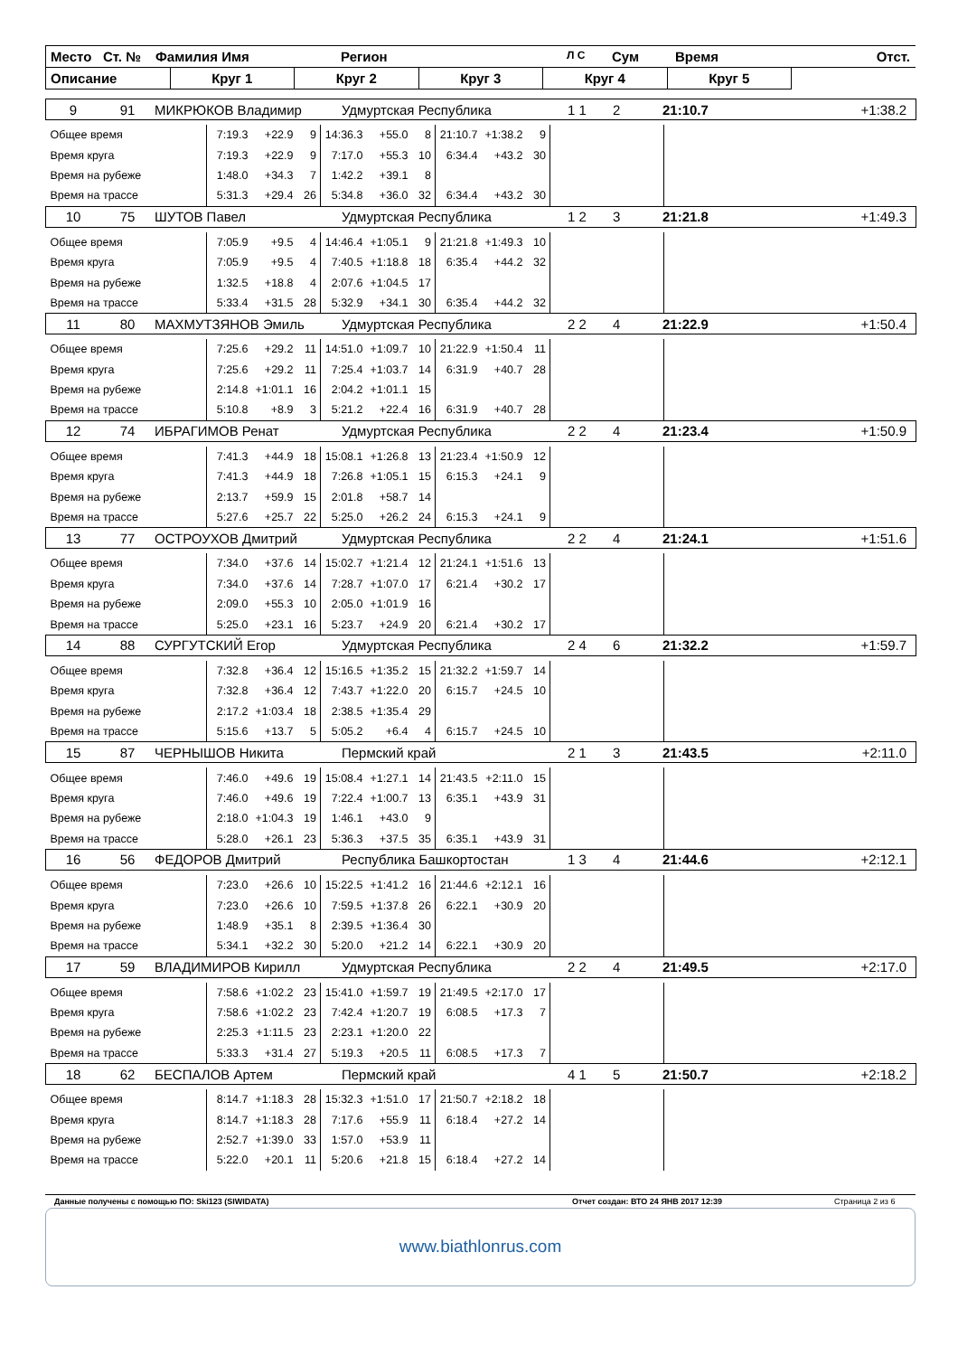| Место Ст. № Фамилия Имя Регион Л С Сум Время Отст. | | | | | | |
| Описание | Круг 1 | Круг 2 | Круг 3 | Круг 4 | Круг 5 | |
| 9 91 МИКРЮКОВ Владимир Удмуртская Республика 1 1 2 21:10.7 +1:38.2 | | | | | | | | | | | | |
| Общее время | 7:19.3 | +22.9 | 9 | 14:36.3 | +55.0 | 8 | 21:10.7 | +1:38.2 | 9 | | | |
| Время круга | 7:19.3 | +22.9 | 9 | 7:17.0 | +55.3 | 10 | 6:34.4 | +43.2 | 30 | | | |
| Время на рубеже | 1:48.0 | +34.3 | 7 | 1:42.2 | +39.1 | 8 | | | | | | |
| Время на трассе | 5:31.3 | +29.4 | 26 | 5:34.8 | +36.0 | 32 | 6:34.4 | +43.2 | 30 | | | |
| 10 75 ШУТОВ Павел Удмуртская Республика 1 2 3 21:21.8 +1:49.3 | | | | | | | | | | | | |
| Общее время | 7:05.9 | +9.5 | 4 | 14:46.4 | +1:05.1 | 9 | 21:21.8 | +1:49.3 | 10 | | | |
| Время круга | 7:05.9 | +9.5 | 4 | 7:40.5 | +1:18.8 | 18 | 6:35.4 | +44.2 | 32 | | | |
| Время на рубеже | 1:32.5 | +18.8 | 4 | 2:07.6 | +1:04.5 | 17 | | | | | | |
| Время на трассе | 5:33.4 | +31.5 | 28 | 5:32.9 | +34.1 | 30 | 6:35.4 | +44.2 | 32 | | | |
| 11 80 МАХМУТЗЯНОВ Эмиль Удмуртская Республика 2 2 4 21:22.9 +1:50.4 | | | | | | | | | | | | |
| Общее время | 7:25.6 | +29.2 | 11 | 14:51.0 | +1:09.7 | 10 | 21:22.9 | +1:50.4 | 11 | | | |
| Время круга | 7:25.6 | +29.2 | 11 | 7:25.4 | +1:03.7 | 14 | 6:31.9 | +40.7 | 28 | | | |
| Время на рубеже | 2:14.8 | +1:01.1 | 16 | 2:04.2 | +1:01.1 | 15 | | | | | | |
| Время на трассе | 5:10.8 | +8.9 | 3 | 5:21.2 | +22.4 | 16 | 6:31.9 | +40.7 | 28 | | | |
| 12 74 ИБРАГИМОВ Ренат Удмуртская Республика 2 2 4 21:23.4 +1:50.9 | | | | | | | | | | | | |
| Общее время | 7:41.3 | +44.9 | 18 | 15:08.1 | +1:26.8 | 13 | 21:23.4 | +1:50.9 | 12 | | | |
| Время круга | 7:41.3 | +44.9 | 18 | 7:26.8 | +1:05.1 | 15 | 6:15.3 | +24.1 | 9 | | | |
| Время на рубеже | 2:13.7 | +59.9 | 15 | 2:01.8 | +58.7 | 14 | | | | | | |
| Время на трассе | 5:27.6 | +25.7 | 22 | 5:25.0 | +26.2 | 24 | 6:15.3 | +24.1 | 9 | | | |
| 13 77 ОСТРОУХОВ Дмитрий Удмуртская Республика 2 2 4 21:24.1 +1:51.6 | | | | | | | | | | | | |
| Общее время | 7:34.0 | +37.6 | 14 | 15:02.7 | +1:21.4 | 12 | 21:24.1 | +1:51.6 | 13 | | | |
| Время круга | 7:34.0 | +37.6 | 14 | 7:28.7 | +1:07.0 | 17 | 6:21.4 | +30.2 | 17 | | | |
| Время на рубеже | 2:09.0 | +55.3 | 10 | 2:05.0 | +1:01.9 | 16 | | | | | | |
| Время на трассе | 5:25.0 | +23.1 | 16 | 5:23.7 | +24.9 | 20 | 6:21.4 | +30.2 | 17 | | | |
| 14 88 СУРГУТСКИЙ Егор Удмуртская Республика 2 4 6 21:32.2 +1:59.7 | | | | | | | | | | | | |
| Общее время | 7:32.8 | +36.4 | 12 | 15:16.5 | +1:35.2 | 15 | 21:32.2 | +1:59.7 | 14 | | | |
| Время круга | 7:32.8 | +36.4 | 12 | 7:43.7 | +1:22.0 | 20 | 6:15.7 | +24.5 | 10 | | | |
| Время на рубеже | 2:17.2 | +1:03.4 | 18 | 2:38.5 | +1:35.4 | 29 | | | | | | |
| Время на трассе | 5:15.6 | +13.7 | 5 | 5:05.2 | +6.4 | 4 | 6:15.7 | +24.5 | 10 | | | |
| 15 87 ЧЕРНЫШОВ Никита Пермский край 2 1 3 21:43.5 +2:11.0 | | | | | | | | | | | | |
| Общее время | 7:46.0 | +49.6 | 19 | 15:08.4 | +1:27.1 | 14 | 21:43.5 | +2:11.0 | 15 | | | |
| Время круга | 7:46.0 | +49.6 | 19 | 7:22.4 | +1:00.7 | 13 | 6:35.1 | +43.9 | 31 | | | |
| Время на рубеже | 2:18.0 | +1:04.3 | 19 | 1:46.1 | +43.0 | 9 | | | | | | |
| Время на трассе | 5:28.0 | +26.1 | 23 | 5:36.3 | +37.5 | 35 | 6:35.1 | +43.9 | 31 | | | |
| 16 56 ФЕДОРОВ Дмитрий Республика Башкортостан 1 3 4 21:44.6 +2:12.1 | | | | | | | | | | | | |
| Общее время | 7:23.0 | +26.6 | 10 | 15:22.5 | +1:41.2 | 16 | 21:44.6 | +2:12.1 | 16 | | | |
| Время круга | 7:23.0 | +26.6 | 10 | 7:59.5 | +1:37.8 | 26 | 6:22.1 | +30.9 | 20 | | | |
| Время на рубеже | 1:48.9 | +35.1 | 8 | 2:39.5 | +1:36.4 | 30 | | | | | | |
| Время на трассе | 5:34.1 | +32.2 | 30 | 5:20.0 | +21.2 | 14 | 6:22.1 | +30.9 | 20 | | | |
| 17 59 ВЛАДИМИРОВ Кирилл Удмуртская Республика 2 2 4 21:49.5 +2:17.0 | | | | | | | | | | | | |
| Общее время | 7:58.6 | +1:02.2 | 23 | 15:41.0 | +1:59.7 | 19 | 21:49.5 | +2:17.0 | 17 | | | |
| Время круга | 7:58.6 | +1:02.2 | 23 | 7:42.4 | +1:20.7 | 19 | 6:08.5 | +17.3 | 7 | | | |
| Время на рубеже | 2:25.3 | +1:11.5 | 23 | 2:23.1 | +1:20.0 | 22 | | | | | | |
| Время на трассе | 5:33.3 | +31.4 | 27 | 5:19.3 | +20.5 | 11 | 6:08.5 | +17.3 | 7 | | | |
| 18 62 БЕСПАЛОВ Артем Пермский край 4 1 5 21:50.7 +2:18.2 | | | | | | | | | | | | |
| Общее время | 8:14.7 | +1:18.3 | 28 | 15:32.3 | +1:51.0 | 17 | 21:50.7 | +2:18.2 | 18 | | | |
| Время круга | 8:14.7 | +1:18.3 | 28 | 7:17.6 | +55.9 | 11 | 6:18.4 | +27.2 | 14 | | | |
| Время на рубеже | 2:52.7 | +1:39.0 | 33 | 1:57.0 | +53.9 | 11 | | | | | | |
| Время на трассе | 5:22.0 | +20.1 | 11 | 5:20.6 | +21.8 | 15 | 6:18.4 | +27.2 | 14 | | | |
Данные получены с помощью ПО: Ski123 (SIWIDATA) Отчет создан: ВТО 24 ЯНВ 2017 12:39 Страница 2 из 6
www.biathlonrus.com